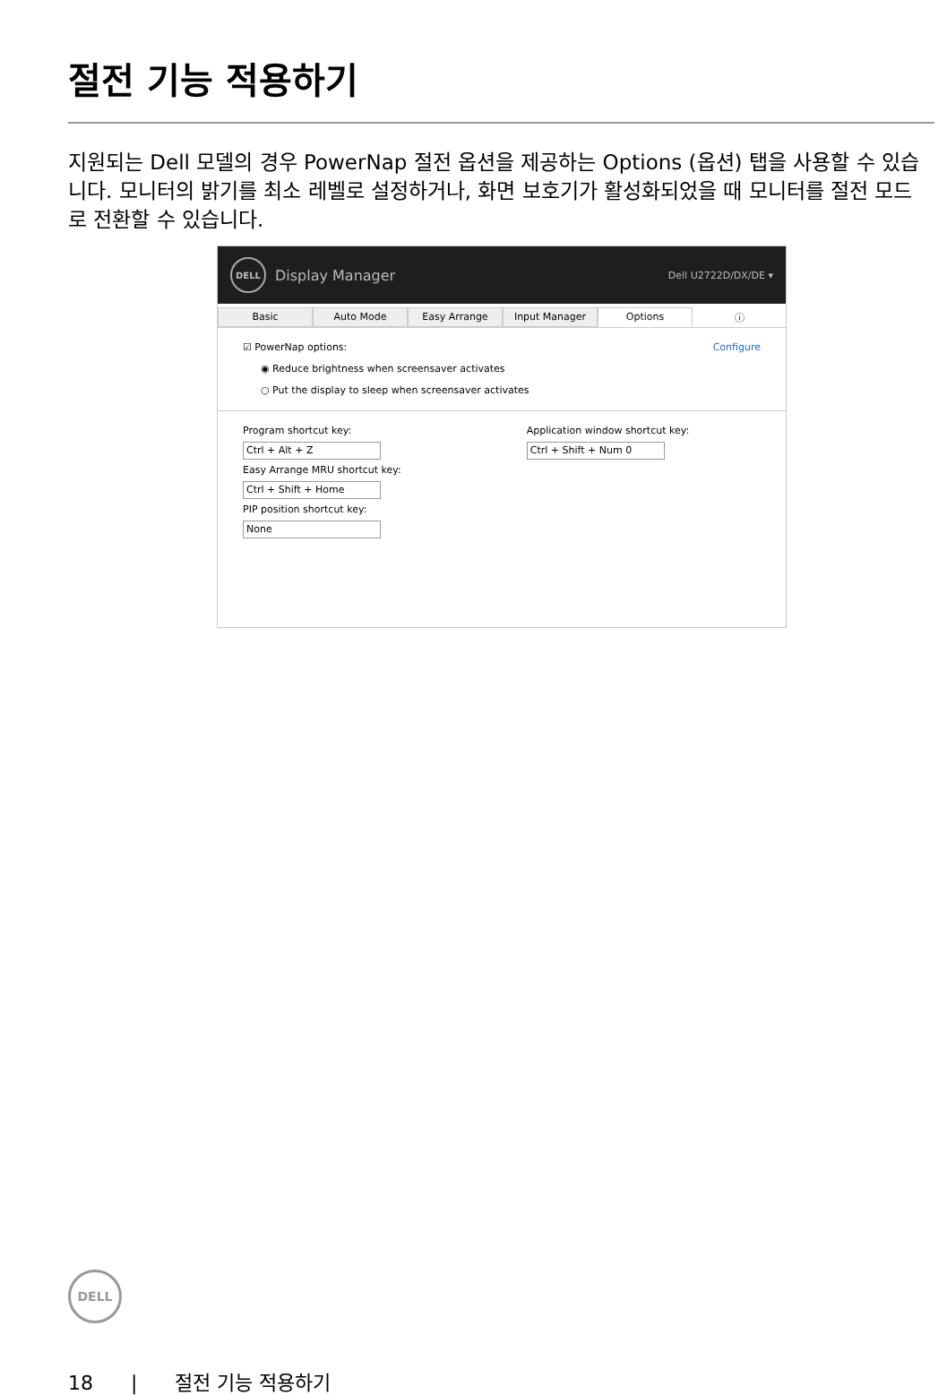절전 기능 적용하기
지원되는 Dell 모델의 경우 PowerNap 절전 옵션을 제공하는 Options (옵션) 탭을 사용할 수 있습니다. 모니터의 밝기를 최소 레벨로 설정하거나, 화면 보호기가 활성화되었을 때 모니터를 절전 모드로 전환할 수 있습니다.
DELL
Display Manager Dell U2722D/DX/DE ▾
Basic Auto Mode Easy Arrange Input Manager Options ⓘ
☑ PowerNap options: Configure
◉ Reduce brightness when screensaver activates
○ Put the display to sleep when screensaver activates
Program shortcut key:
Ctrl + Alt + Z
Easy Arrange MRU shortcut key:
Ctrl + Shift + Home
PIP position shortcut key:
None
Application window shortcut key:
Ctrl + Shift + Num 0
DELL
18 | 절전 기능 적용하기